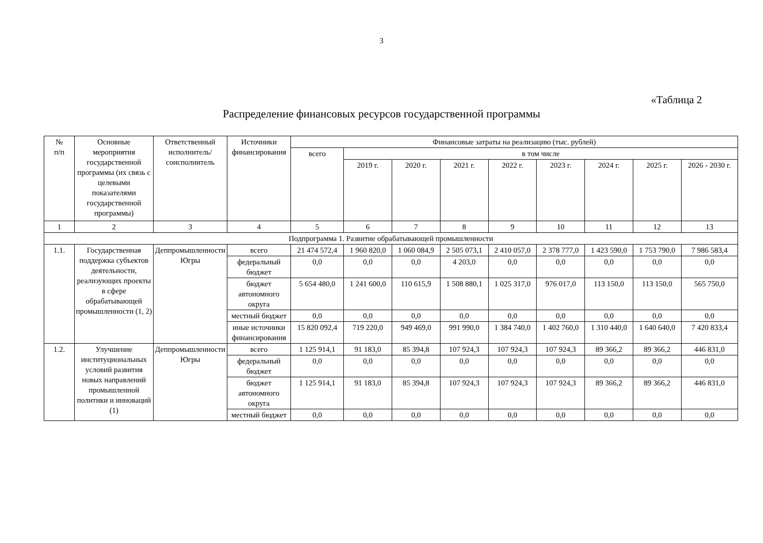3
«Таблица 2
Распределение финансовых ресурсов государственной программы
| № п/п | Основные мероприятия государственной программы (их связь с целевыми показателями государственной программы) | Ответственный исполнитель/соисполнитель | Источники финансирования | Финансовые затраты на реализацию (тыс. рублей) | | | | | | | | |
| --- | --- | --- | --- | --- | --- | --- | --- | --- | --- | --- | --- | --- |
| | | | | всего | в том числе | | | | | | | |
| | | | | | 2019 г. | 2020 г. | 2021 г. | 2022 г. | 2023 г. | 2024 г. | 2025 г. | 2026 - 2030 г. |
| 1 | 2 | 3 | 4 | 5 | 6 | 7 | 8 | 9 | 10 | 11 | 12 | 13 |
| Подпрограмма 1. Развитие обрабатывающей промышленности | | | | | | | | | | | | |
| 1.1. | Государственная поддержка субъектов деятельности, реализующих проекты в сфере обрабатывающей промышленности (1, 2) | Деппромышленности Югры | всего | 21 474 572,4 | 1 960 820,0 | 1 060 084,9 | 2 505 073,1 | 2 410 057,0 | 2 378 777,0 | 1 423 590,0 | 1 753 790,0 | 7 986 583,4 |
| | | | федеральный бюджет | 0,0 | 0,0 | 0,0 | 4 203,0 | 0,0 | 0,0 | 0,0 | 0,0 | 0,0 |
| | | | бюджет автономного округа | 5 654 480,0 | 1 241 600,0 | 110 615,9 | 1 508 880,1 | 1 025 317,0 | 976 017,0 | 113 150,0 | 113 150,0 | 565 750,0 |
| | | | местный бюджет | 0,0 | 0,0 | 0,0 | 0,0 | 0,0 | 0,0 | 0,0 | 0,0 | 0,0 |
| | | | иные источники финансирования | 15 820 092,4 | 719 220,0 | 949 469,0 | 991 990,0 | 1 384 740,0 | 1 402 760,0 | 1 310 440,0 | 1 640 640,0 | 7 420 833,4 |
| 1.2. | Улучшение институциональных условий развития новых направлений промышленной политики и инноваций (1) | Деппромышленности Югры | всего | 1 125 914,1 | 91 183,0 | 85 394,8 | 107 924,3 | 107 924,3 | 107 924,3 | 89 366,2 | 89 366,2 | 446 831,0 |
| | | | федеральный бюджет | 0,0 | 0,0 | 0,0 | 0,0 | 0,0 | 0,0 | 0,0 | 0,0 | 0,0 |
| | | | бюджет автономного округа | 1 125 914,1 | 91 183,0 | 85 394,8 | 107 924,3 | 107 924,3 | 107 924,3 | 89 366,2 | 89 366,2 | 446 831,0 |
| | | | местный бюджет | 0,0 | 0,0 | 0,0 | 0,0 | 0,0 | 0,0 | 0,0 | 0,0 | 0,0 |